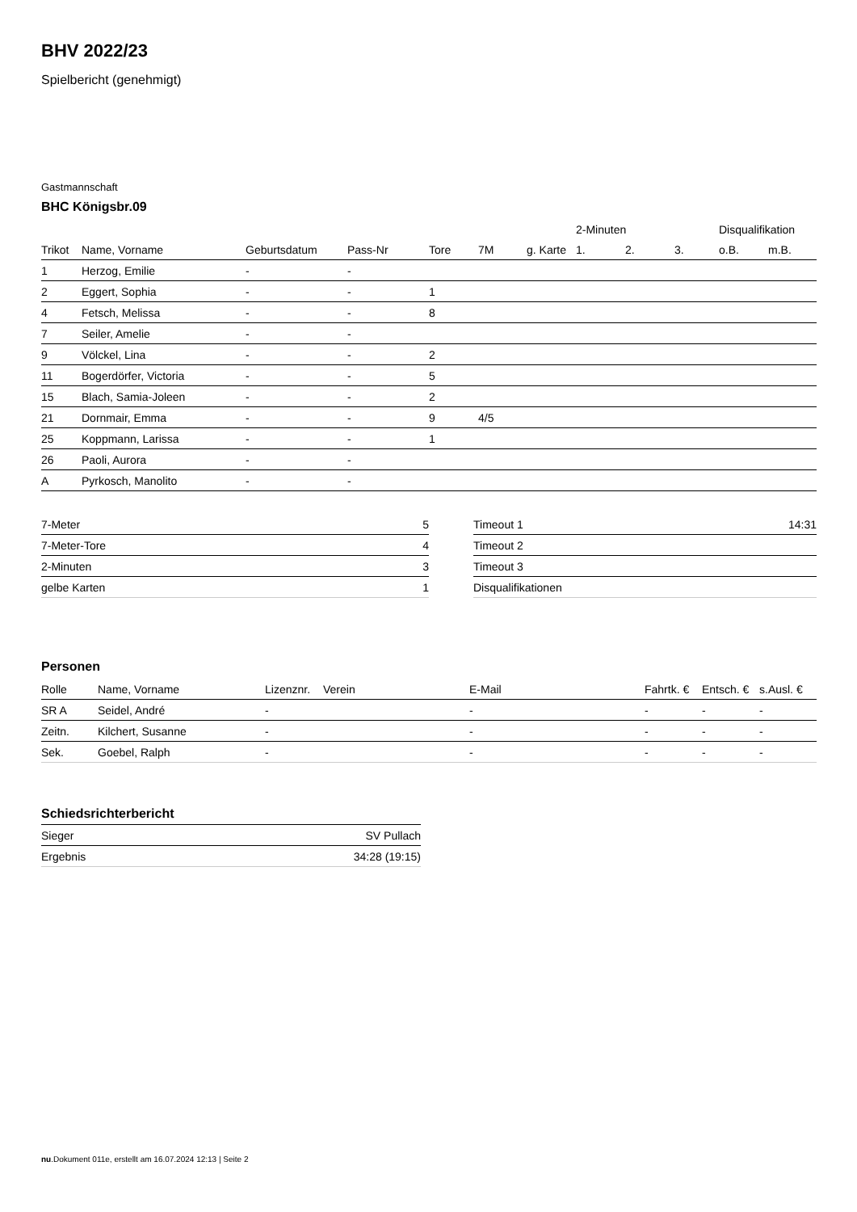BHV 2022/23
Spielbericht (genehmigt)
Gastmannschaft
BHC Königsbr.09
| | | | | | | | 2-Minuten | | | Disqualifikation | |
| --- | --- | --- | --- | --- | --- | --- | --- | --- | --- | --- | --- |
| Trikot | Name, Vorname | Geburtsdatum | Pass-Nr | Tore | 7M | g. Karte | 1. | 2. | 3. | o.B. | m.B. |
| 1 | Herzog, Emilie | - | - | | | | | | | | |
| 2 | Eggert, Sophia | - | - | 1 | | | | | | | |
| 4 | Fetsch, Melissa | - | - | 8 | | | | | | | |
| 7 | Seiler, Amelie | - | - | | | | | | | | |
| 9 | Völckel, Lina | - | - | 2 | | | | | | | |
| 11 | Bogerdörfer, Victoria | - | - | 5 | | | | | | | |
| 15 | Blach, Samia-Joleen | - | - | 2 | | | | | | | |
| 21 | Dornmair, Emma | - | - | 9 | 4/5 | | | | | | |
| 25 | Koppmann, Larissa | - | - | 1 | | | | | | | |
| 26 | Paoli, Aurora | - | - | | | | | | | | |
| A | Pyrkosch, Manolito | - | - | | | | | | | | |
| 7-Meter | 5 |
| 7-Meter-Tore | 4 |
| 2-Minuten | 3 |
| gelbe Karten | 1 |
| Timeout 1 | 14:31 |
| Timeout 2 | |
| Timeout 3 | |
| Disqualifikationen | |
Personen
| Rolle | Name, Vorname | Lizenznr. | Verein | E-Mail | Fahrtk. € | Entsch. € | s.Ausl. € |
| --- | --- | --- | --- | --- | --- | --- | --- |
| SR A | Seidel, André | - | | - | - | - | - |
| Zeitn. | Kilchert, Susanne | - | | - | - | - | - |
| Sek. | Goebel, Ralph | - | | - | - | - | - |
Schiedsrichterbericht
| Sieger | SV Pullach |
| Ergebnis | 34:28 (19:15) |
nu.Dokument 011e, erstellt am 16.07.2024 12:13 | Seite 2